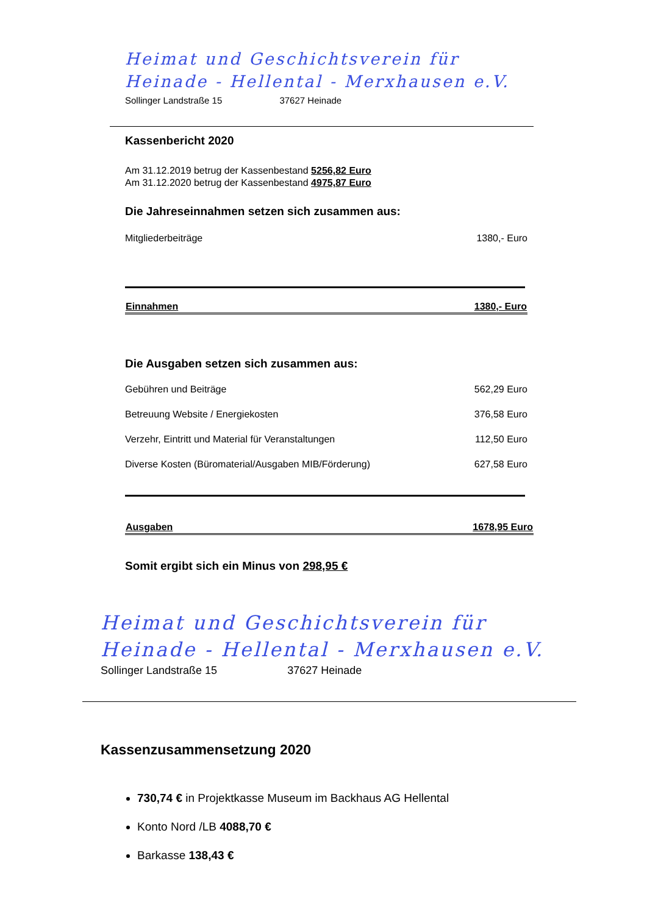Heimat und Geschichtsverein für
Heinade - Hellental - Merxhausen e.V.
Sollinger Landstraße 15 37627 Heinade
Kassenbericht 2020
Am 31.12.2019 betrug der Kassenbestand 5256,82 Euro
Am 31.12.2020 betrug der Kassenbestand 4975,87 Euro
Die Jahreseinnahmen setzen sich zusammen aus:
| Mitgliederbeiträge | 1380,- Euro |
| Einnahmen | 1380,- Euro |
| --- | --- |
Die Ausgaben setzen sich zusammen aus:
| Gebühren und Beiträge | 562,29 Euro |
| Betreuung Website / Energiekosten | 376,58 Euro |
| Verzehr, Eintritt und Material für Veranstaltungen | 112,50 Euro |
| Diverse Kosten (Büromaterial/Ausgaben MIB/Förderung) | 627,58 Euro |
| Ausgaben | 1678,95 Euro |
| --- | --- |
Somit ergibt sich ein Minus von 298,95 €
Heimat und Geschichtsverein für
Heinade - Hellental - Merxhausen e.V.
Sollinger Landstraße 15 37627 Heinade
Kassenzusammensetzung 2020
730,74 € in Projektkasse Museum im Backhaus AG Hellental
Konto Nord /LB 4088,70 €
Barkasse 138,43 €